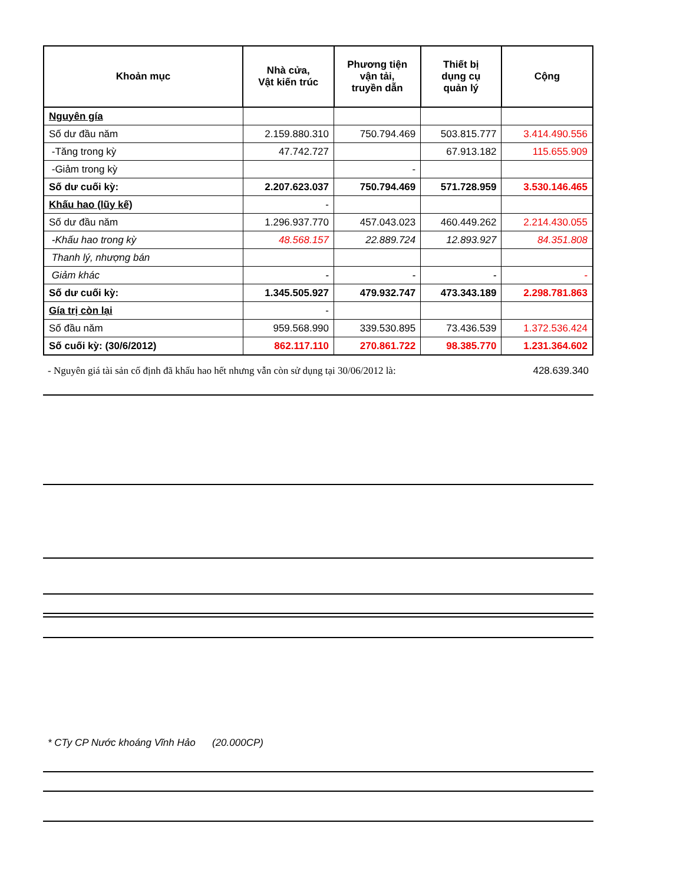| Khoản mục | Nhà cửa, Vật kiến trúc | Phương tiện vận tải, truyền dẫn | Thiết bị dụng cụ quản lý | Cộng |
| --- | --- | --- | --- | --- |
| Nguyên gía | | | | |
| Số dư đầu năm | 2.159.880.310 | 750.794.469 | 503.815.777 | 3.414.490.556 |
| -Tăng trong kỳ | 47.742.727 | | 67.913.182 | 115.655.909 |
| -Giảm trong kỳ | | - | | |
| Số dư cuối kỳ: | 2.207.623.037 | 750.794.469 | 571.728.959 | 3.530.146.465 |
| Khấu hao (lũy kế) | - | | | |
| Số dư đầu năm | 1.296.937.770 | 457.043.023 | 460.449.262 | 2.214.430.055 |
| -Khấu hao trong kỳ | 48.568.157 | 22.889.724 | 12.893.927 | 84.351.808 |
| Thanh lý, nhượng bán | | | | |
| Giảm khác | - | - | - | - |
| Số dư cuối kỳ: | 1.345.505.927 | 479.932.747 | 473.343.189 | 2.298.781.863 |
| Gía trị còn lại | - | | | |
| Số đầu năm | 959.568.990 | 339.530.895 | 73.436.539 | 1.372.536.424 |
| Số cuối kỳ: (30/6/2012) | 862.117.110 | 270.861.722 | 98.385.770 | 1.231.364.602 |
- Nguyên giá tài sản cố định đã khấu hao hết nhưng vẫn còn sử dụng tại 30/06/2012 là: 428.639.340
* CTy CP Nước khoáng Vĩnh Hảo (20.000CP)